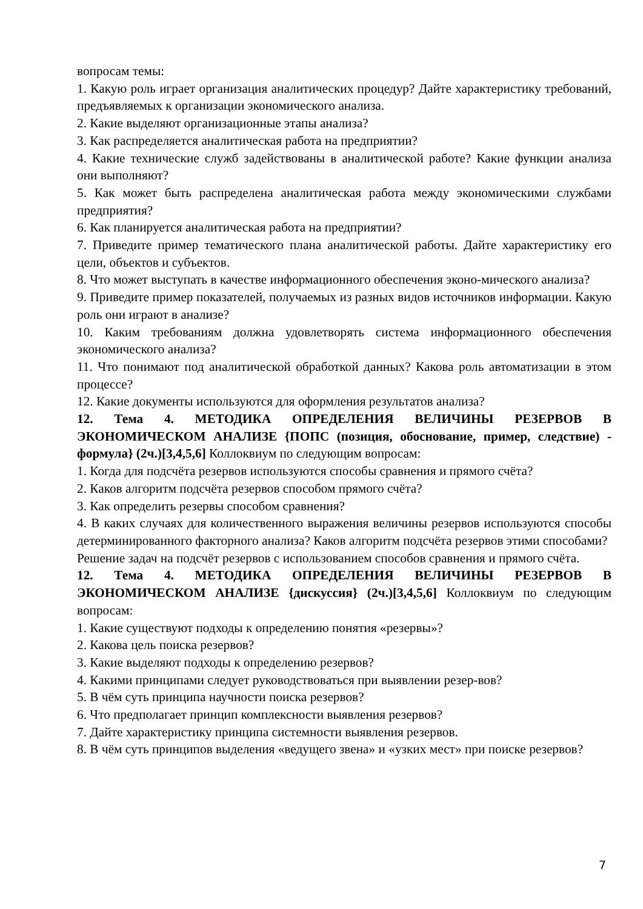вопросам темы:
1. Какую роль играет организация аналитических процедур? Дайте характеристику требований, предъявляемых к организации экономического анализа.
2. Какие выделяют организационные этапы анализа?
3. Как распределяется аналитическая работа на предприятии?
4. Какие технические служб задействованы в аналитической работе? Какие функции анализа они выполняют?
5. Как может быть распределена аналитическая работа между экономическими службами предприятия?
6. Как планируется аналитическая работа на предприятии?
7. Приведите пример тематического плана аналитической работы. Дайте характеристику его цели, объектов и субъектов.
8. Что может выступать в качестве информационного обеспечения эконо-мического анализа?
9. Приведите пример показателей, получаемых из разных видов источников информации. Какую роль они играют в анализе?
10. Каким требованиям должна удовлетворять система информационного обеспечения экономического анализа?
11. Что понимают под аналитической обработкой данных? Какова роль автоматизации в этом процессе?
12. Какие документы используются для оформления результатов анализа?
12. Тема 4. МЕТОДИКА ОПРЕДЕЛЕНИЯ ВЕЛИЧИНЫ РЕЗЕРВОВ В ЭКОНОМИЧЕСКОМ АНАЛИЗЕ {ПОПС (позиция, обоснование, пример, следствие) - формула} (2ч.)[3,4,5,6] Коллоквиум по следующим вопросам:
1. Когда для подсчёта резервов используются способы сравнения и прямого счёта?
2. Каков алгоритм подсчёта резервов способом прямого счёта?
3. Как определить резервы способом сравнения?
4. В каких случаях для количественного выражения величины резервов используются способы детерминированного факторного анализа? Каков алгоритм подсчёта резервов этими способами?
Решение задач на подсчёт резервов с использованием способов сравнения и прямого счёта.
12. Тема 4. МЕТОДИКА ОПРЕДЕЛЕНИЯ ВЕЛИЧИНЫ РЕЗЕРВОВ В ЭКОНОМИЧЕСКОМ АНАЛИЗЕ {дискуссия} (2ч.)[3,4,5,6] Коллоквиум по следующим вопросам:
1. Какие существуют подходы к определению понятия «резервы»?
2. Какова цель поиска резервов?
3. Какие выделяют подходы к определению резервов?
4. Какими принципами следует руководствоваться при выявлении резер-вов?
5. В чём суть принципа научности поиска резервов?
6. Что предполагает принцип комплексности выявления резервов?
7. Дайте характеристику принципа системности выявления резервов.
8. В чём суть принципов выделения «ведущего звена» и «узких мест» при поиске резервов?
7